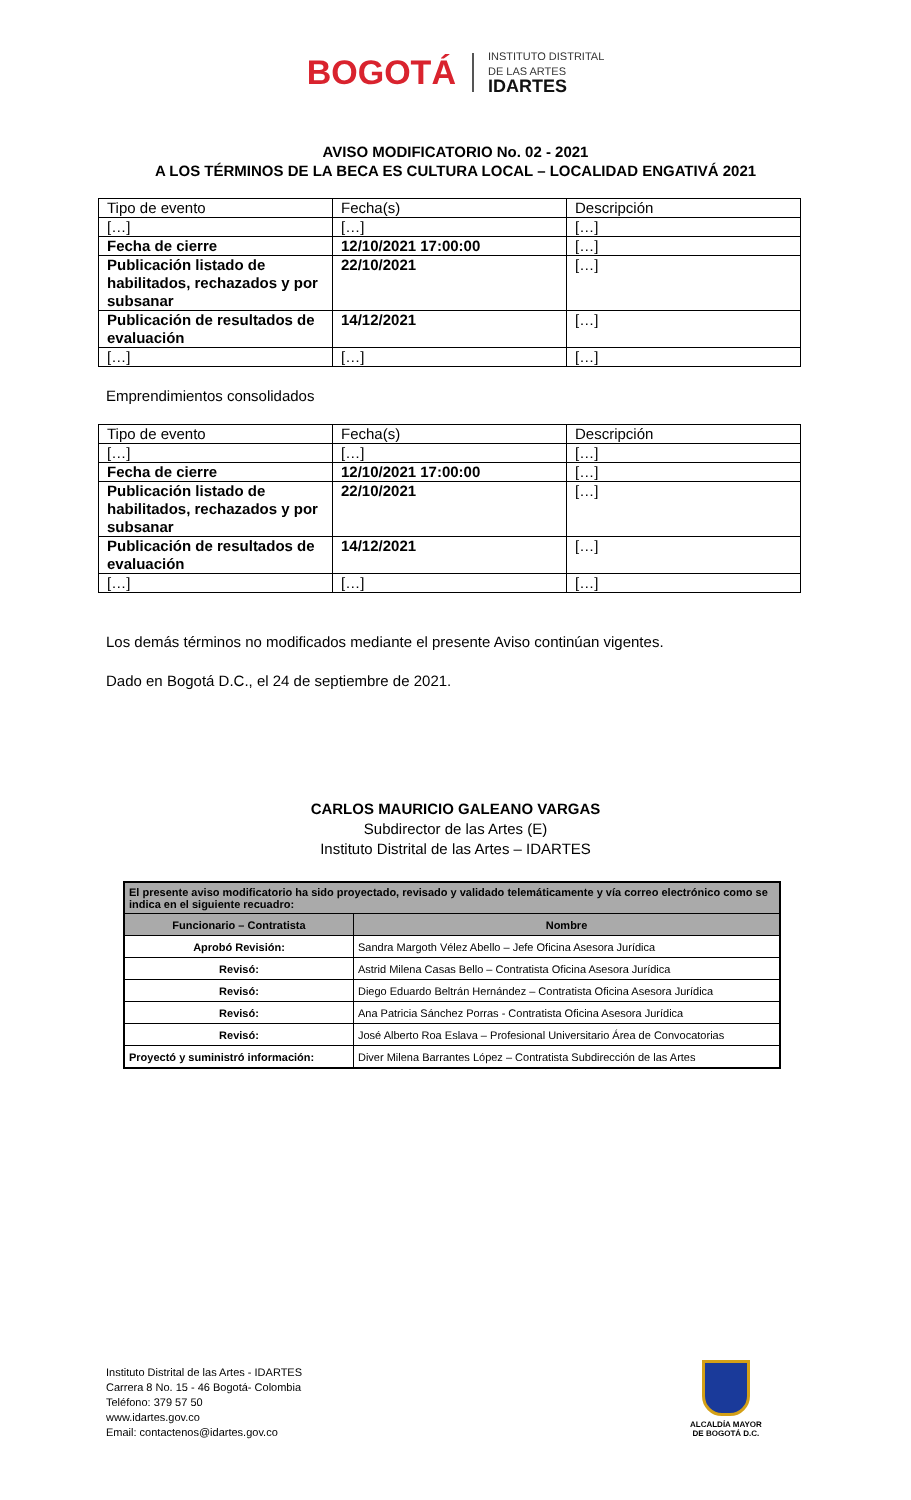BOGOTÁ
INSTITUTO DISTRITAL
DE LAS ARTES
IDARTES
AVISO MODIFICATORIO No. 02 - 2021
A LOS TÉRMINOS DE LA BECA ES CULTURA LOCAL – LOCALIDAD ENGATIVÁ 2021
| Tipo de evento | Fecha(s) | Descripción |
| […] | […] | […] |
| Fecha de cierre | 12/10/2021 17:00:00 | […] |
| Publicación listado de habilitados, rechazados y por subsanar | 22/10/2021 | […] |
| Publicación de resultados de evaluación | 14/12/2021 | […] |
| […] | […] | […] |
Emprendimientos consolidados
| Tipo de evento | Fecha(s) | Descripción |
| […] | […] | […] |
| Fecha de cierre | 12/10/2021 17:00:00 | […] |
| Publicación listado de habilitados, rechazados y por subsanar | 22/10/2021 | […] |
| Publicación de resultados de evaluación | 14/12/2021 | […] |
| […] | […] | […] |
Los demás términos no modificados mediante el presente Aviso continúan vigentes.
Dado en Bogotá D.C., el 24 de septiembre de 2021.
CARLOS MAURICIO GALEANO VARGAS
Subdirector de las Artes (E)
Instituto Distrital de las Artes – IDARTES
| El presente aviso modificatorio ha sido proyectado, revisado y validado telemáticamente y vía correo electrónico como se indica en el siguiente recuadro: | |
| --- | --- |
| Funcionario – Contratista | Nombre |
| Aprobó Revisión: | Sandra Margoth Vélez Abello – Jefe Oficina Asesora Jurídica |
| Revisó: | Astrid Milena Casas Bello – Contratista Oficina Asesora Jurídica |
| Revisó: | Diego Eduardo Beltrán Hernández – Contratista Oficina Asesora Jurídica |
| Revisó: | Ana Patricia Sánchez Porras - Contratista Oficina Asesora Jurídica |
| Revisó: | José Alberto Roa Eslava – Profesional Universitario Área de Convocatorias |
| Proyectó y suministró información: | Diver Milena Barrantes López – Contratista Subdirección de las Artes |
Instituto Distrital de las Artes - IDARTES
Carrera 8 No. 15 - 46 Bogotá- Colombia
Teléfono: 379 57 50
www.idartes.gov.co
Email: contactenos@idartes.gov.co
ALCALDÍA MAYOR
DE BOGOTÁ D.C.